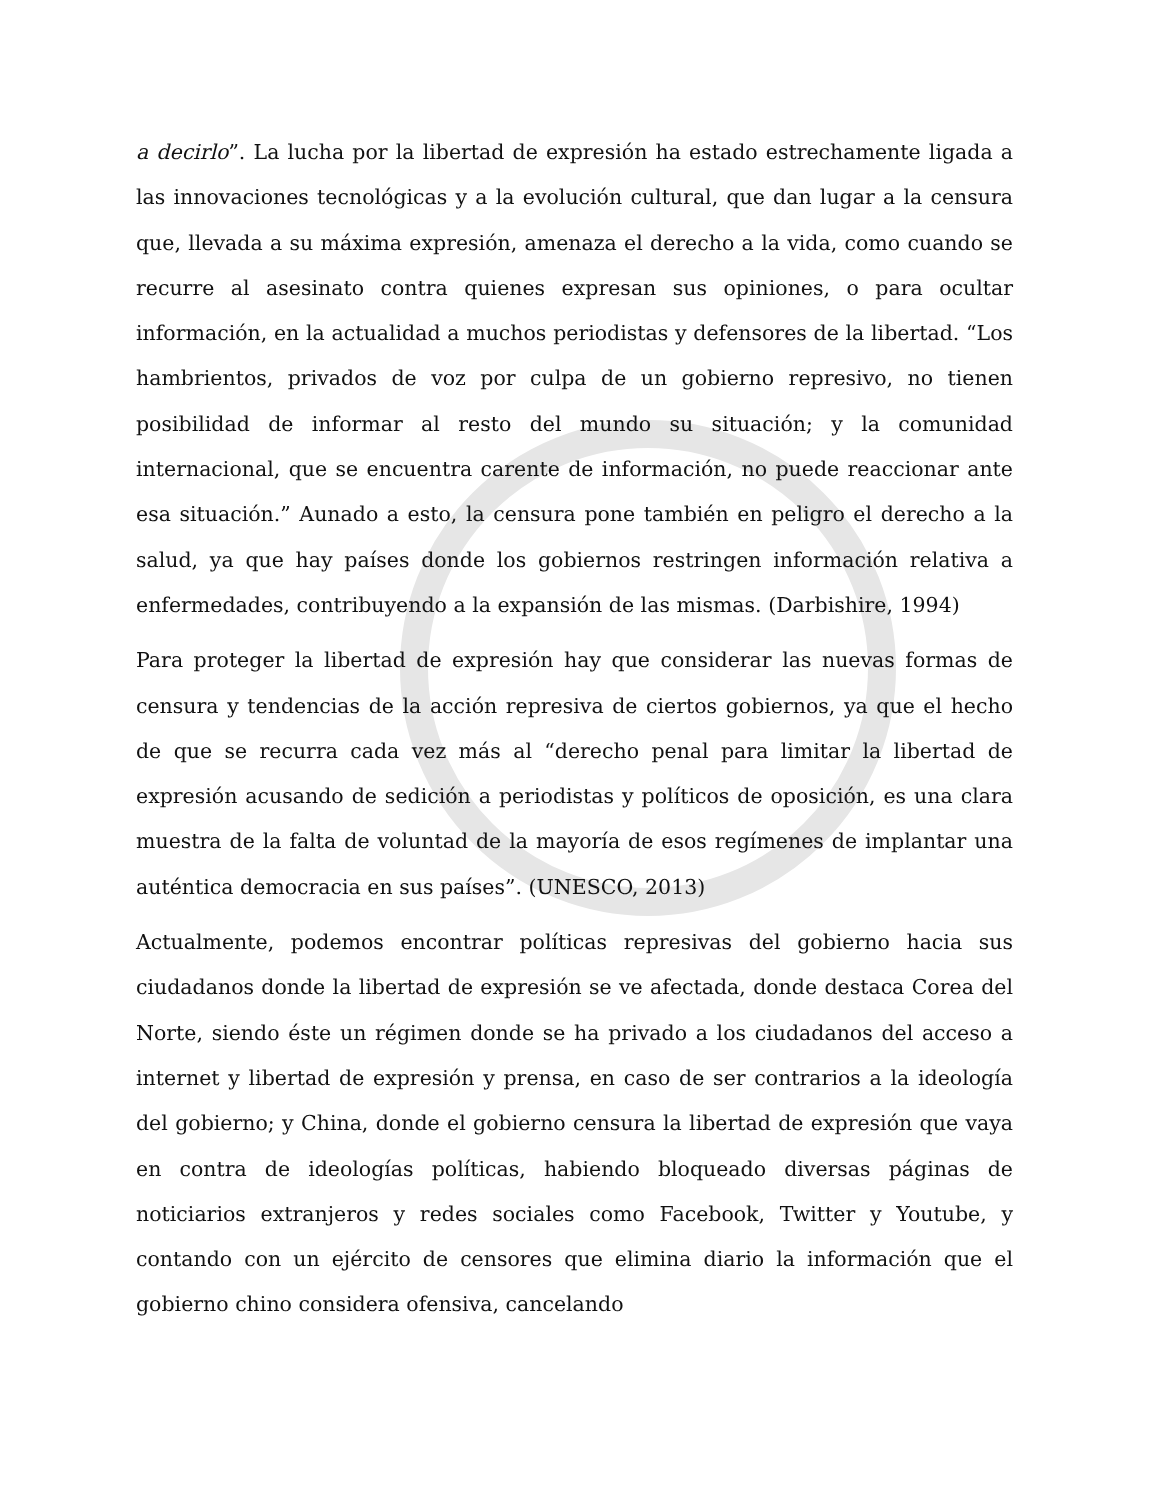a decirlo”. La lucha por la libertad de expresión ha estado estrechamente ligada a las innovaciones tecnológicas y a la evolución cultural, que dan lugar a la censura que, llevada a su máxima expresión, amenaza el derecho a la vida, como cuando se recurre al asesinato contra quienes expresan sus opiniones, o para ocultar información, en la actualidad a muchos periodistas y defensores de la libertad. “Los hambrientos, privados de voz por culpa de un gobierno represivo, no tienen posibilidad de informar al resto del mundo su situación; y la comunidad internacional, que se encuentra carente de información, no puede reaccionar ante esa situación.” Aunado a esto, la censura pone también en peligro el derecho a la salud, ya que hay países donde los gobiernos restringen información relativa a enfermedades, contribuyendo a la expansión de las mismas. (Darbishire, 1994)
Para proteger la libertad de expresión hay que considerar las nuevas formas de censura y tendencias de la acción represiva de ciertos gobiernos, ya que el hecho de que se recurra cada vez más al “derecho penal para limitar la libertad de expresión acusando de sedición a periodistas y políticos de oposición, es una clara muestra de la falta de voluntad de la mayoría de esos regímenes de implantar una auténtica democracia en sus países”. (UNESCO, 2013)
Actualmente, podemos encontrar políticas represivas del gobierno hacia sus ciudadanos donde la libertad de expresión se ve afectada, donde destaca Corea del Norte, siendo éste un régimen donde se ha privado a los ciudadanos del acceso a internet y libertad de expresión y prensa, en caso de ser contrarios a la ideología del gobierno; y China, donde el gobierno censura la libertad de expresión que vaya en contra de ideologías políticas, habiendo bloqueado diversas páginas de noticiarios extranjeros y redes sociales como Facebook, Twitter y Youtube, y contando con un ejército de censores que elimina diario la información que el gobierno chino considera ofensiva, cancelando